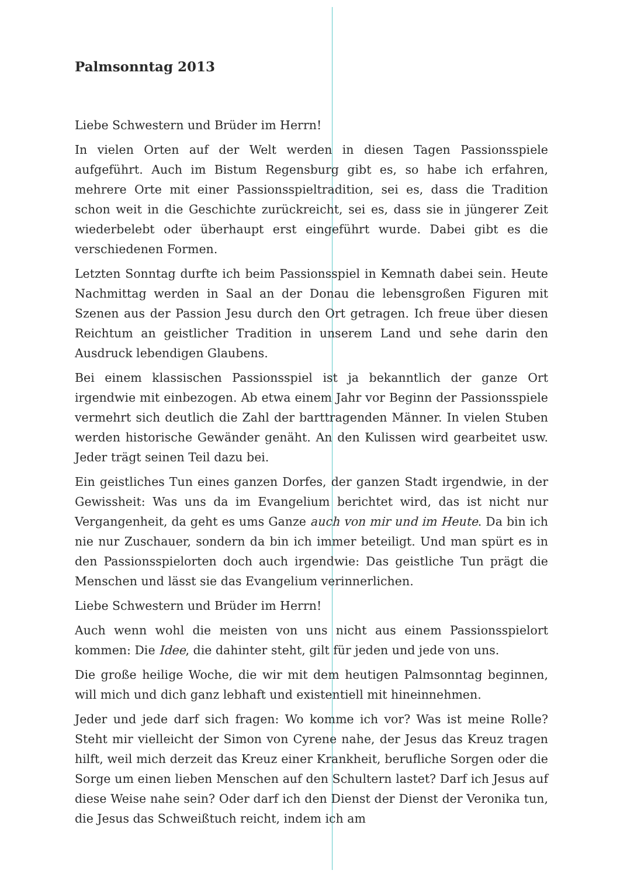Palmsonntag 2013
Liebe Schwestern und Brüder im Herrn!
In vielen Orten auf der Welt werden in diesen Tagen Passionsspiele aufgeführt. Auch im Bistum Regensburg gibt es, so habe ich erfahren, mehrere Orte mit einer Passionsspieltradition, sei es, dass die Tradition schon weit in die Geschichte zurückreicht, sei es, dass sie in jüngerer Zeit wiederbelebt oder überhaupt erst eingeführt wurde. Dabei gibt es die verschiedenen Formen.
Letzten Sonntag durfte ich beim Passionsspiel in Kemnath dabei sein. Heute Nachmittag werden in Saal an der Donau die lebensgroßen Figuren mit Szenen aus der Passion Jesu durch den Ort getragen. Ich freue über diesen Reichtum an geistlicher Tradition in unserem Land und sehe darin den Ausdruck lebendigen Glaubens.
Bei einem klassischen Passionsspiel ist ja bekanntlich der ganze Ort irgendwie mit einbezogen. Ab etwa einem Jahr vor Beginn der Passionsspiele vermehrt sich deutlich die Zahl der barttragenden Männer. In vielen Stuben werden historische Gewänder genäht. An den Kulissen wird gearbeitet usw. Jeder trägt seinen Teil dazu bei.
Ein geistliches Tun eines ganzen Dorfes, der ganzen Stadt irgendwie, in der Gewissheit: Was uns da im Evangelium berichtet wird, das ist nicht nur Vergangenheit, da geht es ums Ganze auch von mir und im Heute. Da bin ich nie nur Zuschauer, sondern da bin ich immer beteiligt. Und man spürt es in den Passionsspielorten doch auch irgendwie: Das geistliche Tun prägt die Menschen und lässt sie das Evangelium verinnerlichen.
Liebe Schwestern und Brüder im Herrn!
Auch wenn wohl die meisten von uns nicht aus einem Passionsspielort kommen: Die Idee, die dahinter steht, gilt für jeden und jede von uns.
Die große heilige Woche, die wir mit dem heutigen Palmsonntag beginnen, will mich und dich ganz lebhaft und existentiell mit hineinnehmen.
Jeder und jede darf sich fragen: Wo komme ich vor? Was ist meine Rolle? Steht mir vielleicht der Simon von Cyrene nahe, der Jesus das Kreuz tragen hilft, weil mich derzeit das Kreuz einer Krankheit, berufliche Sorgen oder die Sorge um einen lieben Menschen auf den Schultern lastet? Darf ich Jesus auf diese Weise nahe sein? Oder darf ich den Dienst der Dienst der Veronika tun, die Jesus das Schweißtuch reicht, indem ich am